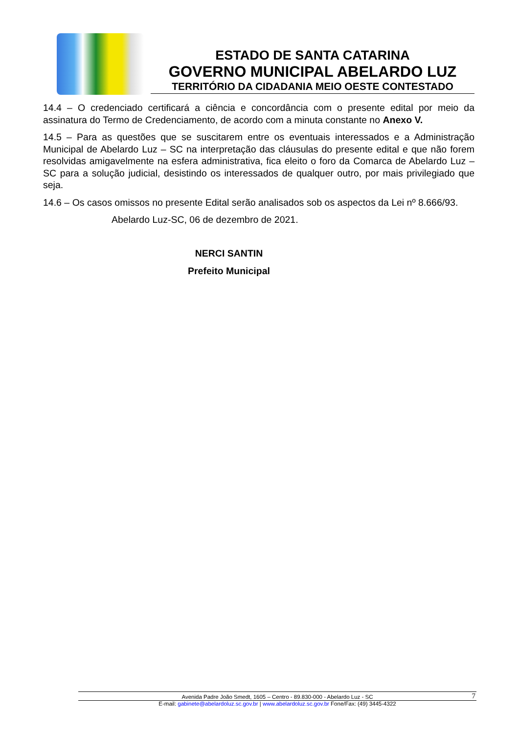ESTADO DE SANTA CATARINA
GOVERNO MUNICIPAL ABELARDO LUZ
TERRITÓRIO DA CIDADANIA MEIO OESTE CONTESTADO
14.4 – O credenciado certificará a ciência e concordância com o presente edital por meio da assinatura do Termo de Credenciamento, de acordo com a minuta constante no Anexo V.
14.5 – Para as questões que se suscitarem entre os eventuais interessados e a Administração Municipal de Abelardo Luz – SC na interpretação das cláusulas do presente edital e que não forem resolvidas amigavelmente na esfera administrativa, fica eleito o foro da Comarca de Abelardo Luz – SC para a solução judicial, desistindo os interessados de qualquer outro, por mais privilegiado que seja.
14.6 – Os casos omissos no presente Edital serão analisados sob os aspectos da Lei nº 8.666/93.
Abelardo Luz-SC, 06 de dezembro de 2021.
NERCI SANTIN
Prefeito Municipal
Avenida Padre João Smedt, 1605 – Centro - 89.830-000 - Abelardo Luz - SC 7
E-mail: gabinete@abelardoluz.sc.gov.br | www.abelardoluz.sc.gov.br Fone/Fax: (49) 3445-4322